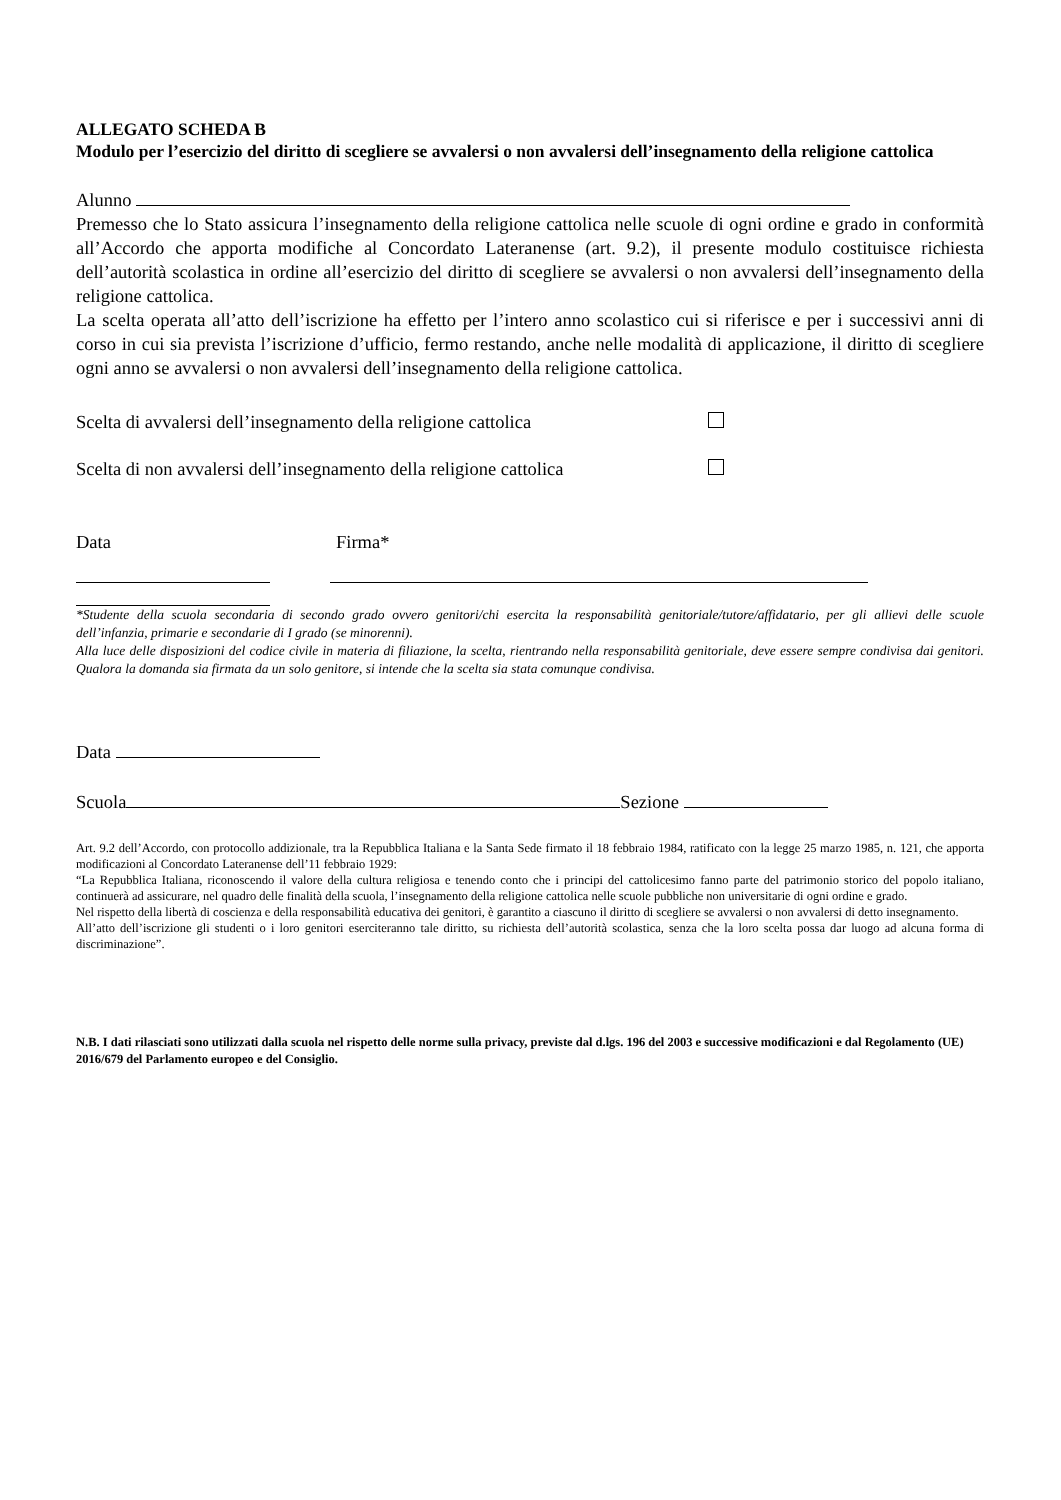ALLEGATO SCHEDA B
Modulo per l’esercizio del diritto di scegliere se avvalersi o non avvalersi dell’insegnamento della religione cattolica
Alunno
Premesso che lo Stato assicura l’insegnamento della religione cattolica nelle scuole di ogni ordine e grado in conformità all’Accordo che apporta modifiche al Concordato Lateranense (art. 9.2), il presente modulo costituisce richiesta dell’autorità scolastica in ordine all’esercizio del diritto di scegliere se avvalersi o non avvalersi dell’insegnamento della religione cattolica.
La scelta operata all’atto dell’iscrizione ha effetto per l’intero anno scolastico cui si riferisce e per i successivi anni di corso in cui sia prevista l’iscrizione d’ufficio, fermo restando, anche nelle modalità di applicazione, il diritto di scegliere ogni anno se avvalersi o non avvalersi dell’insegnamento della religione cattolica.
Scelta di avvalersi dell’insegnamento della religione cattolica
Scelta di non avvalersi dell’insegnamento della religione cattolica
Data Firma*
*Studente della scuola secondaria di secondo grado ovvero genitori/chi esercita la responsabilità genitoriale/tutore/affidatario, per gli allievi delle scuole dell’infanzia, primarie e secondarie di I grado (se minorenni).
Alla luce delle disposizioni del codice civile in materia di filiazione, la scelta, rientrando nella responsabilità genitoriale, deve essere sempre condivisa dai genitori. Qualora la domanda sia firmata da un solo genitore, si intende che la scelta sia stata comunque condivisa.
Data
Scuola Sezione
Art. 9.2 dell’Accordo, con protocollo addizionale, tra la Repubblica Italiana e la Santa Sede firmato il 18 febbraio 1984, ratificato con la legge 25 marzo 1985, n. 121, che apporta modificazioni al Concordato Lateranense dell’11 febbraio 1929:
“La Repubblica Italiana, riconoscendo il valore della cultura religiosa e tenendo conto che i principi del cattolicesimo fanno parte del patrimonio storico del popolo italiano, continuerà ad assicurare, nel quadro delle finalità della scuola, l’insegnamento della religione cattolica nelle scuole pubbliche non universitarie di ogni ordine e grado.
Nel rispetto della libertà di coscienza e della responsabilità educativa dei genitori, è garantito a ciascuno il diritto di scegliere se avvalersi o non avvalersi di detto insegnamento.
All’atto dell’iscrizione gli studenti o i loro genitori eserciteranno tale diritto, su richiesta dell’autorità scolastica, senza che la loro scelta possa dar luogo ad alcuna forma di discriminazione”.
N.B. I dati rilasciati sono utilizzati dalla scuola nel rispetto delle norme sulla privacy, previste dal d.lgs. 196 del 2003 e successive modificazioni e dal Regolamento (UE) 2016/679 del Parlamento europeo e del Consiglio.